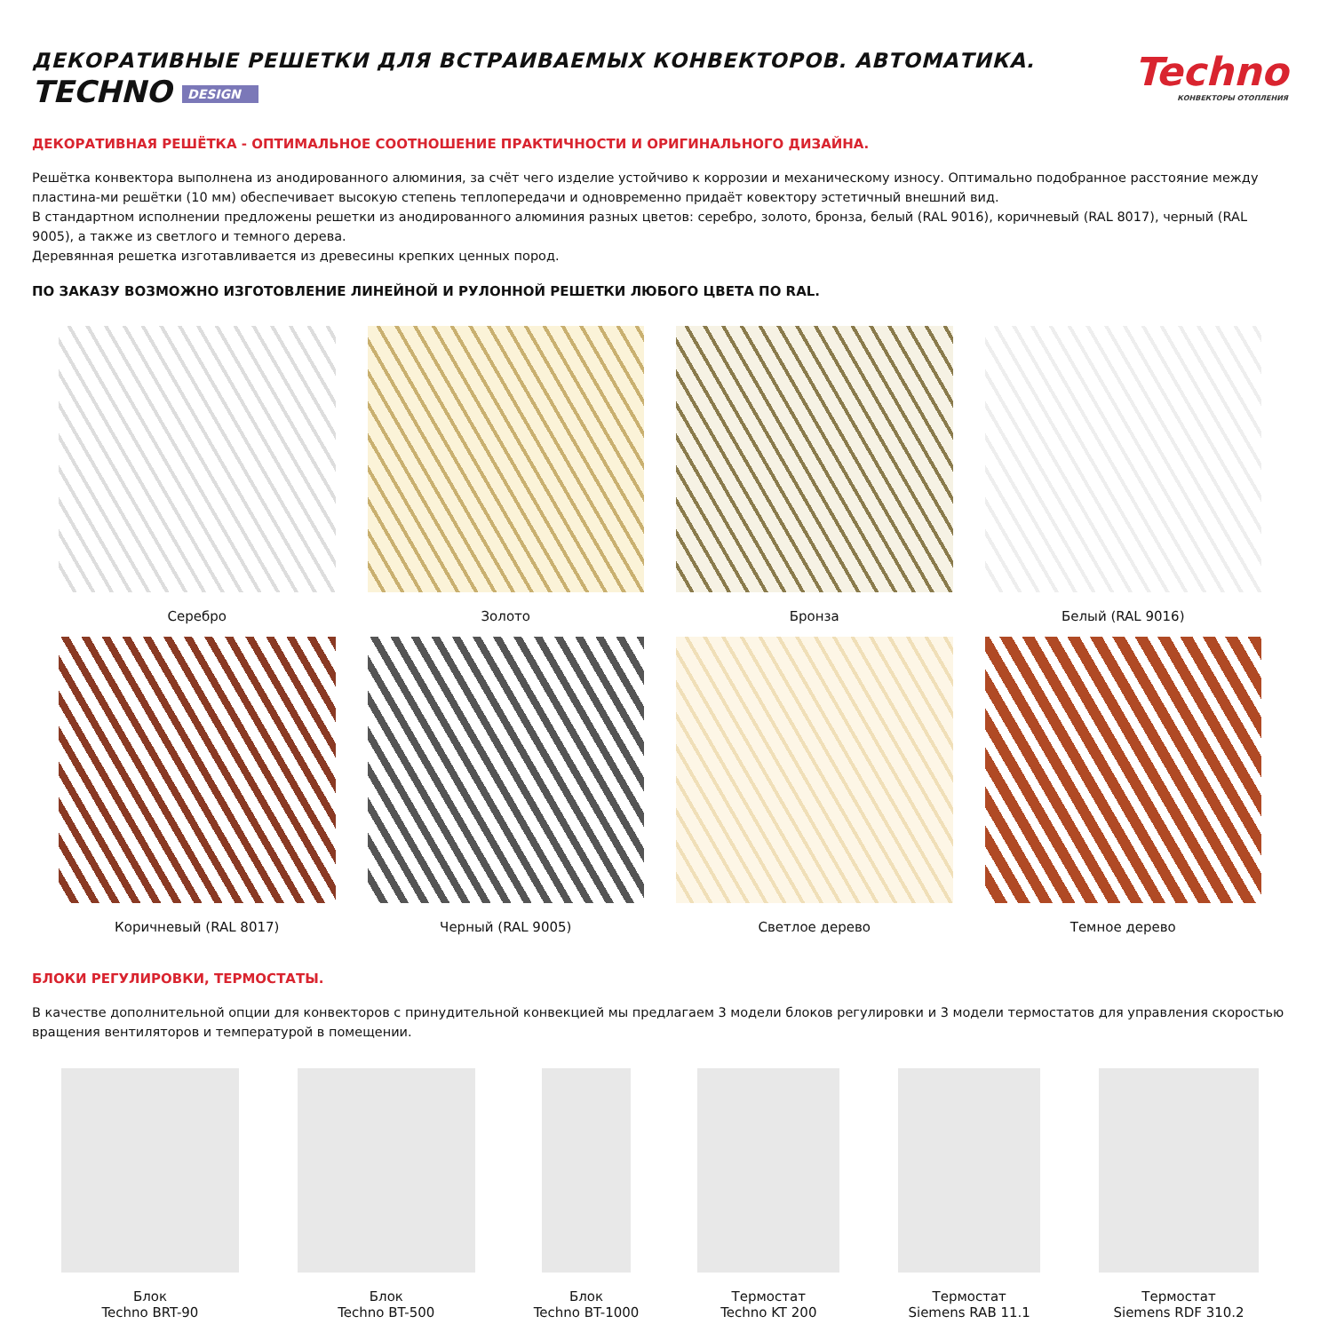ДЕКОРАТИВНЫЕ РЕШЕТКИ ДЛЯ ВСТРАИВАЕМЫХ КОНВЕКТОРОВ. АВТОМАТИКА.
TECHNO DESIGN
Techno
КОНВЕКТОРЫ ОТОПЛЕНИЯ
ДЕКОРАТИВНАЯ РЕШЁТКА - ОПТИМАЛЬНОЕ СООТНОШЕНИЕ ПРАКТИЧНОСТИ И ОРИГИНАЛЬНОГО ДИЗАЙНА.
Решётка конвектора выполнена из анодированного алюминия, за счёт чего изделие устойчиво к коррозии и механическому износу. Оптимально подобранное расстояние между пластина-ми решётки (10 мм) обеспечивает высокую степень теплопередачи и одновременно придаёт ковектору эстетичный внешний вид.
В стандартном исполнении предложены решетки из анодированного алюминия разных цветов: серебро, золото, бронза, белый (RAL 9016), коричневый (RAL 8017), черный (RAL 9005), а также из светлого и темного дерева.
Деревянная решетка изготавливается из древесины крепких ценных пород.
ПО ЗАКАЗУ ВОЗМОЖНО ИЗГОТОВЛЕНИЕ ЛИНЕЙНОЙ И РУЛОННОЙ РЕШЕТКИ ЛЮБОГО ЦВЕТА ПО RAL.
Серебро
Золото
Бронза
Белый (RAL 9016)
Коричневый (RAL 8017)
Черный (RAL 9005)
Светлое дерево
Темное дерево
БЛОКИ РЕГУЛИРОВКИ, ТЕРМОСТАТЫ.
В качестве дополнительной опции для конвекторов с принудительной конвекцией мы предлагаем 3 модели блоков регулировки и 3 модели термостатов для управления скоростью вращения вентиляторов и температурой в помещении.
Блок
Techno BRT-90
Блок
Techno BT-500
Блок
Techno BT-1000
Термостат
Techno KT 200
Термостат
Siemens RAB 11.1
Термостат
Siemens RDF 310.2